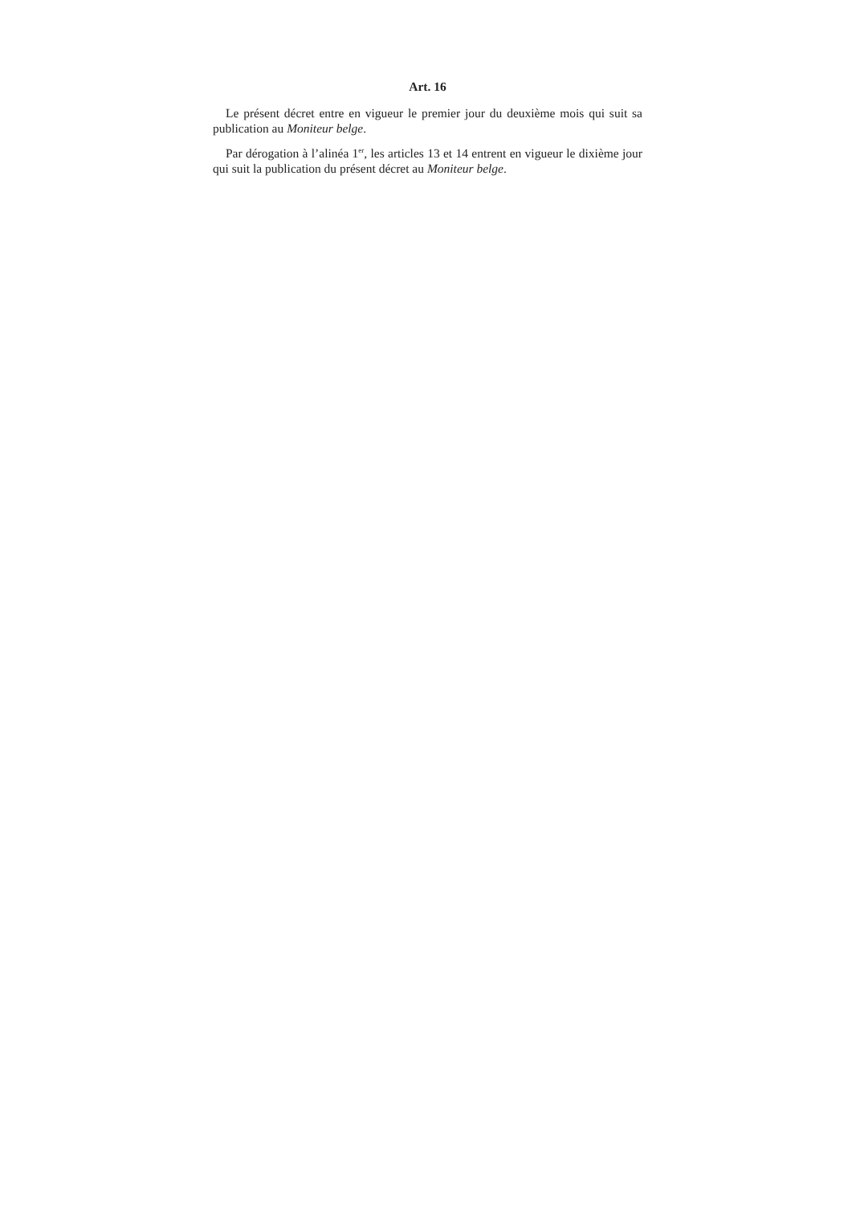Art. 16
Le présent décret entre en vigueur le premier jour du deuxième mois qui suit sa publication au Moniteur belge.
Par dérogation à l’alinéa 1<sup>er</sup>, les articles 13 et 14 entrent en vigueur le dixième jour qui suit la publication du présent décret au Moniteur belge.